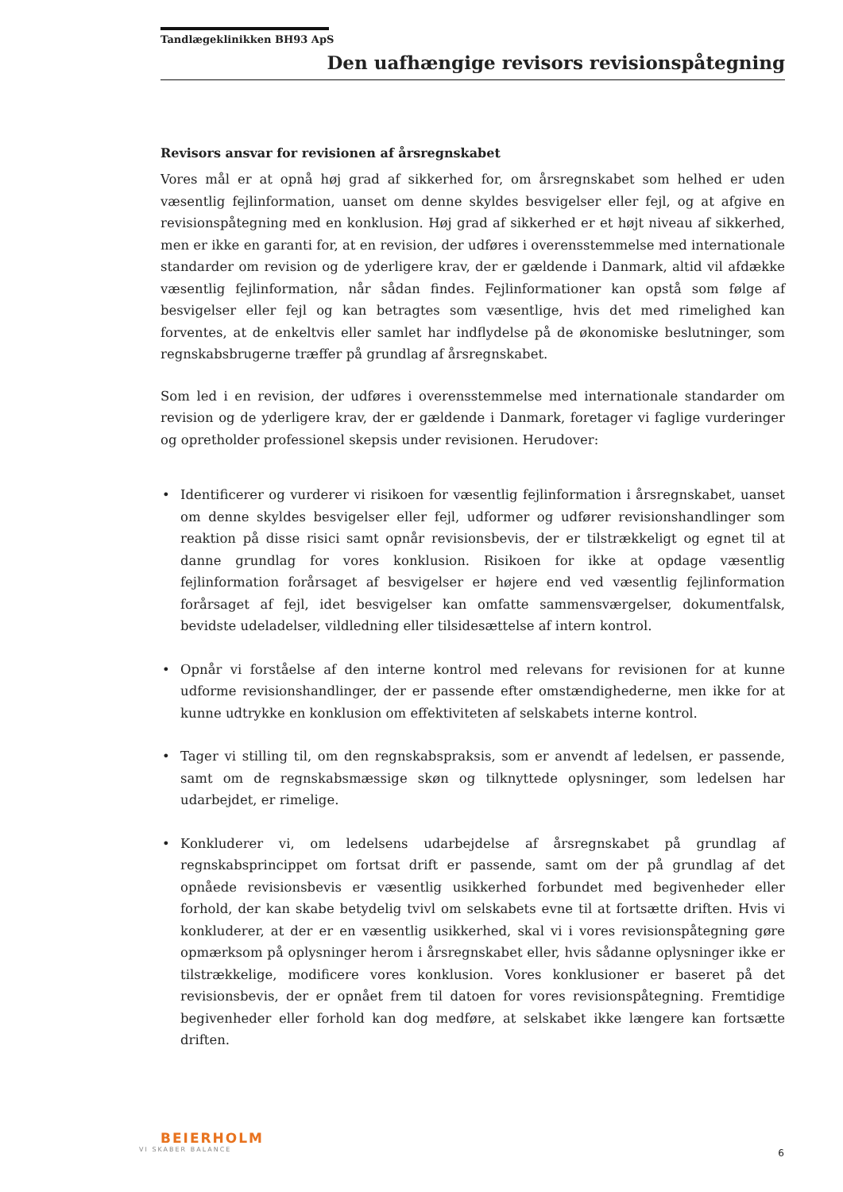Tandlægeklinikken BH93 ApS
Den uafhængige revisors revisionspåtegning
Revisors ansvar for revisionen af årsregnskabet
Vores mål er at opnå høj grad af sikkerhed for, om årsregnskabet som helhed er uden væsentlig fejlinformation, uanset om denne skyldes besvigelser eller fejl, og at afgive en revisionspåtegning med en konklusion. Høj grad af sikkerhed er et højt niveau af sikkerhed, men er ikke en garanti for, at en revision, der udføres i overensstemmelse med internationale standarder om revision og de yderligere krav, der er gældende i Danmark, altid vil afdække væsentlig fejlinformation, når sådan findes. Fejlinformationer kan opstå som følge af besvigelser eller fejl og kan betragtes som væsentlige, hvis det med rimelighed kan forventes, at de enkeltvis eller samlet har indflydelse på de økonomiske beslutninger, som regnskabsbrugerne træffer på grundlag af årsregnskabet.
Som led i en revision, der udføres i overensstemmelse med internationale standarder om revision og de yderligere krav, der er gældende i Danmark, foretager vi faglige vurderinger og opretholder professionel skepsis under revisionen. Herudover:
• Identificerer og vurderer vi risikoen for væsentlig fejlinformation i årsregnskabet, uanset om denne skyldes besvigelser eller fejl, udformer og udfører revisionshandlinger som reaktion på disse risici samt opnår revisionsbevis, der er tilstrækkeligt og egnet til at danne grundlag for vores konklusion. Risikoen for ikke at opdage væsentlig fejlinformation forårsaget af besvigelser er højere end ved væsentlig fejlinformation forårsaget af fejl, idet besvigelser kan omfatte sammensværgelser, dokumentfalsk, bevidste udeladelser, vildledning eller tilsidesættelse af intern kontrol.
• Opnår vi forståelse af den interne kontrol med relevans for revisionen for at kunne udforme revisionshandlinger, der er passende efter omstændighederne, men ikke for at kunne udtrykke en konklusion om effektiviteten af selskabets interne kontrol.
• Tager vi stilling til, om den regnskabspraksis, som er anvendt af ledelsen, er passende, samt om de regnskabsmæssige skøn og tilknyttede oplysninger, som ledelsen har udarbejdet, er rimelige.
• Konkluderer vi, om ledelsens udarbejdelse af årsregnskabet på grundlag af regnskabsprincippet om fortsat drift er passende, samt om der på grundlag af det opnåede revisionsbevis er væsentlig usikkerhed forbundet med begivenheder eller forhold, der kan skabe betydelig tvivl om selskabets evne til at fortsætte driften. Hvis vi konkluderer, at der er en væsentlig usikkerhed, skal vi i vores revisionspåtegning gøre opmærksom på oplysninger herom i årsregnskabet eller, hvis sådanne oplysninger ikke er tilstrækkelige, modificere vores konklusion. Vores konklusioner er baseret på det revisionsbevis, der er opnået frem til datoen for vores revisionspåtegning. Fremtidige begivenheder eller forhold kan dog medføre, at selskabet ikke længere kan fortsætte driften.
BEIERHOLM
VI SKABER BALANCE
6